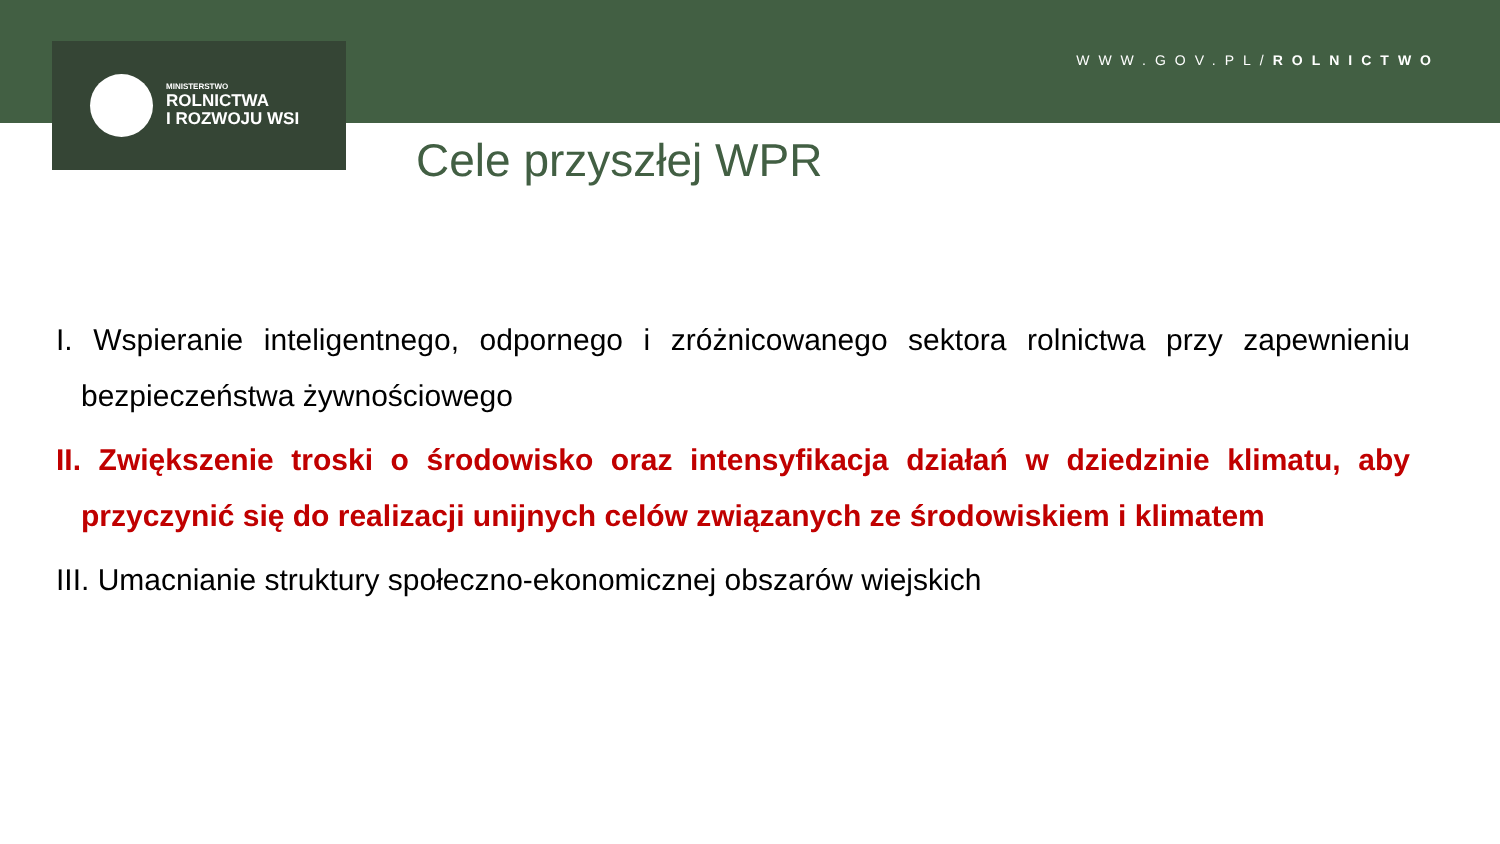MINISTERSTWO
ROLNICTWA
I ROZWOJU WSI
WWW.GOV.PL/ROLNICTWO
Cele przyszłej WPR
I. Wspieranie inteligentnego, odpornego i zróżnicowanego sektora rolnictwa przy zapewnieniu bezpieczeństwa żywnościowego
II. Zwiększenie troski o środowisko oraz intensyfikacja działań w dziedzinie klimatu, aby przyczynić się do realizacji unijnych celów związanych ze środowiskiem i klimatem
III. Umacnianie struktury społeczno-ekonomicznej obszarów wiejskich